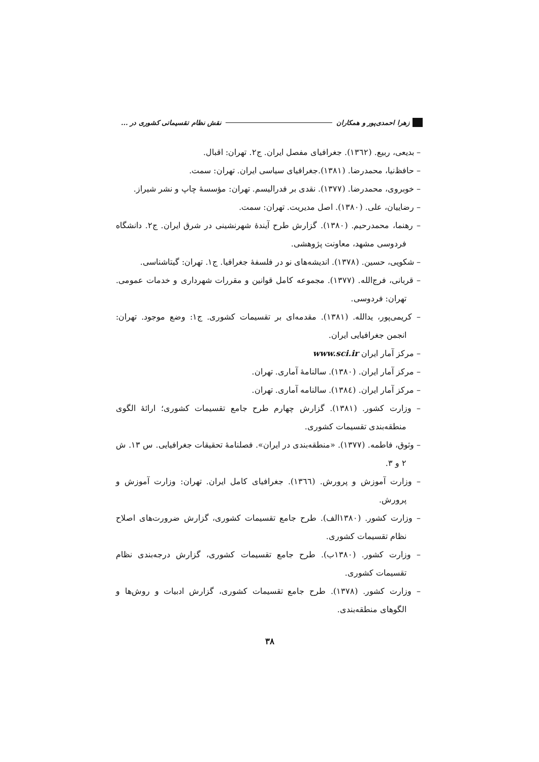زهرا احمدی‌پور و همکاران نقش نظام تقسیماتی کشوری در ...
– بدیعی، ربیع. (۱۳٦۲). جغرافیای مفصل ایران. ج۲. تهران: اقبال.
– حافظ‌نیا، محمدرضا. (۱۳۸۱).جغرافیای سیاسی ایران. تهران: سمت.
– خوبروی، محمدرضا. (۱۳۷۷). نقدی بر فدرالیسم. تهران: مؤسسهٔ چاپ و نشر شیراز.
– رضاییان، علی. (۱۳۸۰). اصل مدیریت. تهران: سمت.
– رهنما، محمدرحیم. (۱۳۸۰). گزارش طرح آیندهٔ شهرنشینی در شرق ایران. ج۲. دانشگاه فردوسی مشهد، معاونت پژوهشی.
– شکویی، حسین. (۱۳۷۸). اندیشه‌های نو در فلسفهٔ جغرافیا. ج۱. تهران: گیتاشناسی.
– قربانی، فرج‌الله. (۱۳۷۷). مجموعه کامل قوانین و مقررات شهرداری و خدمات عمومی. تهران: فردوسی.
– کریمی‌پور، یدالله. (۱۳۸۱). مقدمه‌ای بر تقسیمات کشوری. ج۱: وضع موجود. تهران: انجمن جغرافیایی ایران.
– مرکز آمار ایران www.sci.ir
– مرکز آمار ایران. (۱۳۸۰). سالنامهٔ آماری. تهران.
– مرکز آمار ایران. (۱۳۸٤). سالنامه آماری. تهران.
– وزارت کشور. (۱۳۸۱). گزارش چهارم طرح جامع تقسیمات کشوری؛ ارائهٔ الگوی منطقه‌بندی تقسیمات کشوری.
– وثوق، فاطمه. (۱۳۷۷). «منطقه‌بندی در ایران». فصلنامهٔ تحقیقات جغرافیایی. س ۱۳. ش ۲ و ۳.
– وزارت آموزش و پرورش. (۱۳٦٦). جغرافیای کامل ایران. تهران: وزارت آموزش و پرورش.
– وزارت کشور. (۱۳۸۰الف). طرح جامع تقسیمات کشوری، گزارش ضرورت‌های اصلاح نظام تقسیمات کشوری.
– وزارت کشور. (۱۳۸۰ب). طرح جامع تقسیمات کشوری، گزارش درجه‌بندی نظام تقسیمات کشوری.
– وزارت کشور. (۱۳۷۸). طرح جامع تقسیمات کشوری، گزارش ادبیات و روش‌ها و الگوهای منطقه‌بندی.
۳۸